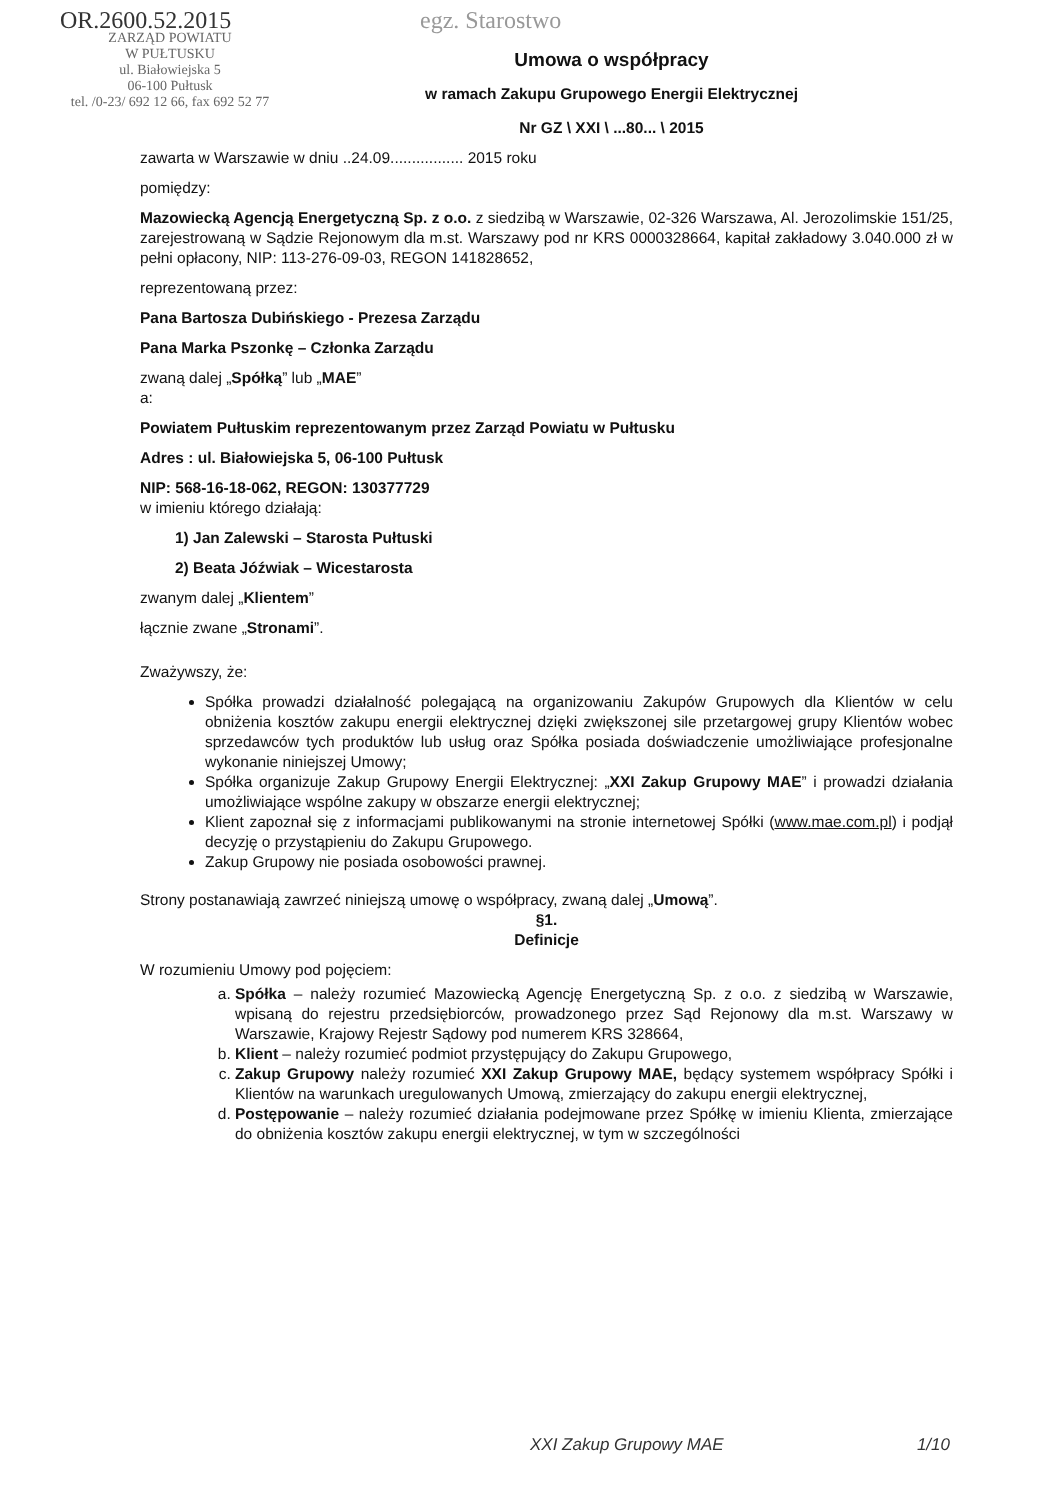OR.2600.52.2015
ZARZĄD POWIATU
W PUŁTUSKU
ul. Białowiejska 5
06-100 Pułtusk
tel. /0-23/ 692 12 66, fax 692 52 77
egz. Starostwo
Umowa o współpracy
w ramach Zakupu Grupowego Energii Elektrycznej
Nr GZ \ XXI \ ...80... \ 2015
zawarta w Warszawie w dniu ..24.09................. 2015 roku
pomiędzy:
Mazowiecką Agencją Energetyczną Sp. z o.o. z siedzibą w Warszawie, 02-326 Warszawa, Al. Jerozolimskie 151/25, zarejestrowaną w Sądzie Rejonowym dla m.st. Warszawy pod nr KRS 0000328664, kapitał zakładowy 3.040.000 zł w pełni opłacony, NIP: 113-276-09-03, REGON 141828652,
reprezentowaną przez:
Pana Bartosza Dubińskiego - Prezesa Zarządu
Pana Marka Pszonkę – Członka Zarządu
zwaną dalej „Spółką” lub „MAE”
a:
Powiatem Pułtuskim reprezentowanym przez Zarząd Powiatu w Pułtusku
Adres : ul. Białowiejska 5, 06-100 Pułtusk
NIP: 568-16-18-062, REGON: 130377729
w imieniu którego działają:
1) Jan Zalewski – Starosta Pułtuski
2) Beata Jóźwiak – Wicestarosta
zwanym dalej „Klientem”
łącznie zwane „Stronami”.
Zważywszy, że:
Spółka prowadzi działalność polegającą na organizowaniu Zakupów Grupowych dla Klientów w celu obniżenia kosztów zakupu energii elektrycznej dzięki zwiększonej sile przetargowej grupy Klientów wobec sprzedawców tych produktów lub usług oraz Spółka posiada doświadczenie umożliwiające profesjonalne wykonanie niniejszej Umowy;
Spółka organizuje Zakup Grupowy Energii Elektrycznej: „XXI Zakup Grupowy MAE” i prowadzi działania umożliwiające wspólne zakupy w obszarze energii elektrycznej;
Klient zapoznał się z informacjami publikowanymi na stronie internetowej Spółki (www.mae.com.pl) i podjął decyzję o przystąpieniu do Zakupu Grupowego.
Zakup Grupowy nie posiada osobowości prawnej.
Strony postanawiają zawrzeć niniejszą umowę o współpracy, zwaną dalej „Umową”.
§1.
Definicje
W rozumieniu Umowy pod pojęciem:
a. Spółka – należy rozumieć Mazowiecką Agencję Energetyczną Sp. z o.o. z siedzibą w Warszawie, wpisaną do rejestru przedsiębiorców, prowadzonego przez Sąd Rejonowy dla m.st. Warszawy w Warszawie, Krajowy Rejestr Sądowy pod numerem KRS 328664,
b. Klient – należy rozumieć podmiot przystępujący do Zakupu Grupowego,
c. Zakup Grupowy należy rozumieć XXI Zakup Grupowy MAE, będący systemem współpracy Spółki i Klientów na warunkach uregulowanych Umową, zmierzający do zakupu energii elektrycznej,
d. Postępowanie – należy rozumieć działania podejmowane przez Spółkę w imieniu Klienta, zmierzające do obniżenia kosztów zakupu energii elektrycznej, w tym w szczególności
XXI Zakup Grupowy MAE 1/10